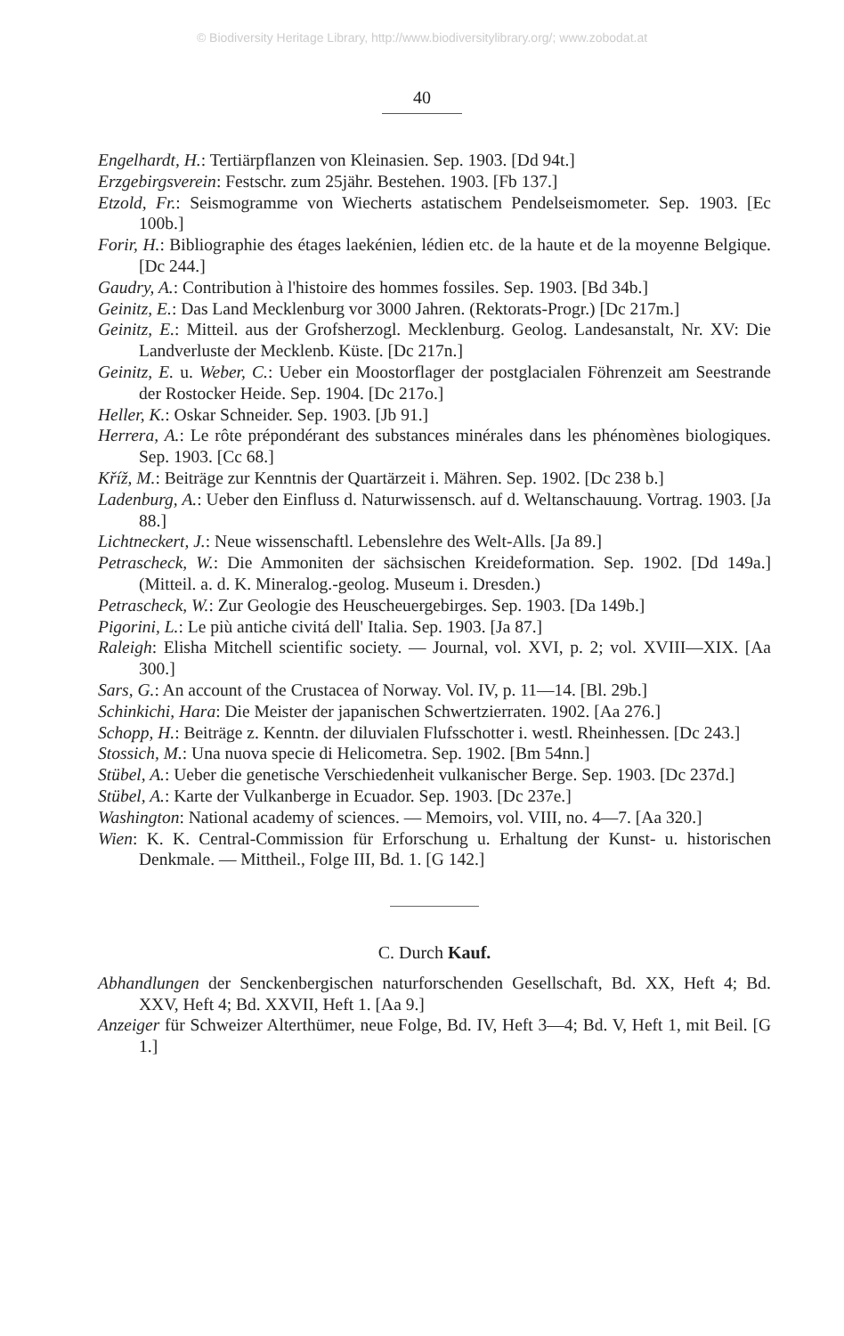© Biodiversity Heritage Library, http://www.biodiversitylibrary.org/; www.zobodat.at
40
Engelhardt, H.: Tertiärpflanzen von Kleinasien. Sep. 1903. [Dd 94t.]
Erzgebirgsverein: Festschr. zum 25jähr. Bestehen. 1903. [Fb 137.]
Etzold, Fr.: Seismogramme von Wiecherts astatischem Pendelseismometer. Sep. 1903. [Ec 100b.]
Forir, H.: Bibliographie des étages laekénien, lédien etc. de la haute et de la moyenne Belgique. [Dc 244.]
Gaudry, A.: Contribution à l'histoire des hommes fossiles. Sep. 1903. [Bd 34b.]
Geinitz, E.: Das Land Mecklenburg vor 3000 Jahren. (Rektorats-Progr.) [Dc 217m.]
Geinitz, E.: Mitteil. aus der Grofsherzogl. Mecklenburg. Geolog. Landesanstalt, Nr. XV: Die Landverluste der Mecklenb. Küste. [Dc 217n.]
Geinitz, E. u. Weber, C.: Ueber ein Moostorflager der postglacialen Föhrenzeit am Seestrande der Rostocker Heide. Sep. 1904. [Dc 217o.]
Heller, K.: Oskar Schneider. Sep. 1903. [Jb 91.]
Herrera, A.: Le rôte prépondérant des substances minérales dans les phénomènes biologiques. Sep. 1903. [Cc 68.]
Kříž, M.: Beiträge zur Kenntnis der Quartärzeit i. Mähren. Sep. 1902. [Dc 238 b.]
Ladenburg, A.: Ueber den Einfluss d. Naturwissensch. auf d. Weltanschauung. Vortrag. 1903. [Ja 88.]
Lichtneckert, J.: Neue wissenschaftl. Lebenslehre des Welt-Alls. [Ja 89.]
Petrascheck, W.: Die Ammoniten der sächsischen Kreideformation. Sep. 1902. [Dd 149a.] (Mitteil. a. d. K. Mineralog.-geolog. Museum i. Dresden.)
Petrascheck, W.: Zur Geologie des Heuscheuergebirges. Sep. 1903. [Da 149b.]
Pigorini, L.: Le più antiche civitá dell' Italia. Sep. 1903. [Ja 87.]
Raleigh: Elisha Mitchell scientific society. — Journal, vol. XVI, p. 2; vol. XVIII—XIX. [Aa 300.]
Sars, G.: An account of the Crustacea of Norway. Vol. IV, p. 11—14. [Bl. 29b.]
Schinkichi, Hara: Die Meister der japanischen Schwertzierraten. 1902. [Aa 276.]
Schopp, H.: Beiträge z. Kenntn. der diluvialen Flufsschotter i. westl. Rheinhessen. [Dc 243.]
Stossich, M.: Una nuova specie di Helicometra. Sep. 1902. [Bm 54nn.]
Stübel, A.: Ueber die genetische Verschiedenheit vulkanischer Berge. Sep. 1903. [Dc 237d.]
Stübel, A.: Karte der Vulkanberge in Ecuador. Sep. 1903. [Dc 237e.]
Washington: National academy of sciences. — Memoirs, vol. VIII, no. 4—7. [Aa 320.]
Wien: K. K. Central-Commission für Erforschung u. Erhaltung der Kunst- u. historischen Denkmale. — Mittheil., Folge III, Bd. 1. [G 142.]
C. Durch Kauf.
Abhandlungen der Senckenbergischen naturforschenden Gesellschaft, Bd. XX, Heft 4; Bd. XXV, Heft 4; Bd. XXVII, Heft 1. [Aa 9.]
Anzeiger für Schweizer Alterthümer, neue Folge, Bd. IV, Heft 3—4; Bd. V, Heft 1, mit Beil. [G 1.]